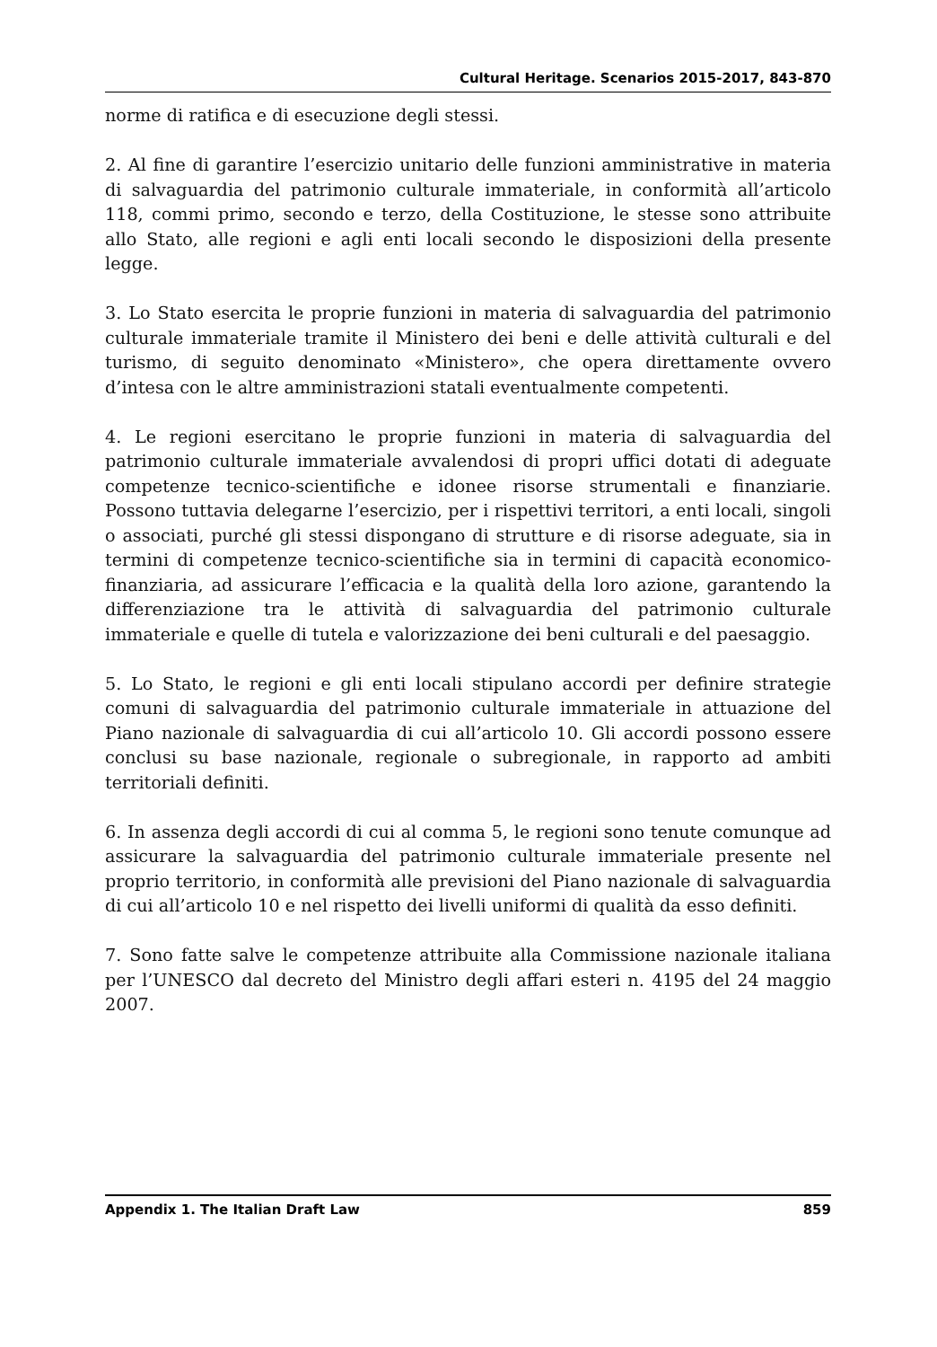Cultural Heritage. Scenarios 2015-2017, 843-870
norme di ratifica e di esecuzione degli stessi.
2. Al fine di garantire l’esercizio unitario delle funzioni amministrative in materia di salvaguardia del patrimonio culturale immateriale, in conformità all’articolo 118, commi primo, secondo e terzo, della Costituzione, le stesse sono attribuite allo Stato, alle regioni e agli enti locali secondo le disposizioni della presente legge.
3. Lo Stato esercita le proprie funzioni in materia di salvaguardia del patrimonio culturale immateriale tramite il Ministero dei beni e delle attività culturali e del turismo, di seguito denominato «Ministero», che opera direttamente ovvero d’intesa con le altre amministrazioni statali eventualmente competenti.
4. Le regioni esercitano le proprie funzioni in materia di salvaguardia del patrimonio culturale immateriale avvalendosi di propri uffici dotati di adeguate competenze tecnico-scientifiche e idonee risorse strumentali e finanziarie. Possono tuttavia delegarne l’esercizio, per i rispettivi territori, a enti locali, singoli o associati, purché gli stessi dispongano di strutture e di risorse adeguate, sia in termini di competenze tecnico-scientifiche sia in termini di capacità economico-finanziaria, ad assicurare l’efficacia e la qualità della loro azione, garantendo la differenziazione tra le attività di salvaguardia del patrimonio culturale immateriale e quelle di tutela e valorizzazione dei beni culturali e del paesaggio.
5. Lo Stato, le regioni e gli enti locali stipulano accordi per definire strategie comuni di salvaguardia del patrimonio culturale immateriale in attuazione del Piano nazionale di salvaguardia di cui all’articolo 10. Gli accordi possono essere conclusi su base nazionale, regionale o subregionale, in rapporto ad ambiti territoriali definiti.
6. In assenza degli accordi di cui al comma 5, le regioni sono tenute comunque ad assicurare la salvaguardia del patrimonio culturale immateriale presente nel proprio territorio, in conformità alle previsioni del Piano nazionale di salvaguardia di cui all’articolo 10 e nel rispetto dei livelli uniformi di qualità da esso definiti.
7. Sono fatte salve le competenze attribuite alla Commissione nazionale italiana per l’UNESCO dal decreto del Ministro degli affari esteri n. 4195 del 24 maggio 2007.
Appendix 1. The Italian Draft Law 859